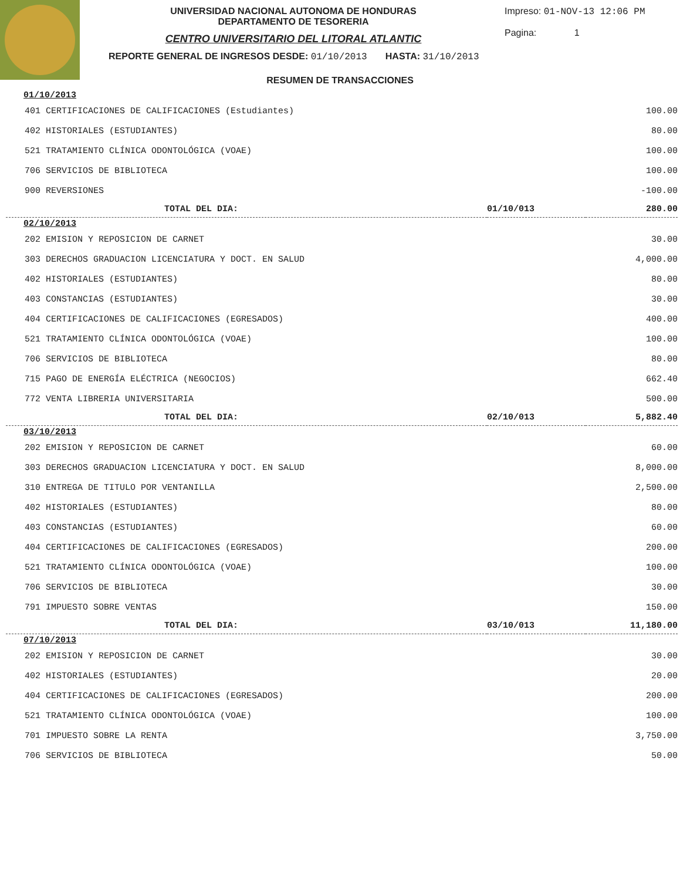UNIVERSIDAD NACIONAL AUTONOMA DE HONDURAS
DEPARTAMENTO DE TESORERIA
CENTRO UNIVERSITARIO DEL LITORAL ATLANTIC
Impreso: 01-NOV-13 12:06 PM
Pagina: 1
REPORTE GENERAL DE INGRESOS DESDE: 01/10/2013 HASTA: 31/10/2013
RESUMEN DE TRANSACCIONES
| 01/10/2013 | | |
| 401 CERTIFICACIONES DE CALIFICACIONES (Estudiantes) | | 100.00 |
| 402 HISTORIALES (ESTUDIANTES) | | 80.00 |
| 521 TRATAMIENTO CLÍNICA ODONTOLÓGICA (VOAE) | | 100.00 |
| 706 SERVICIOS DE BIBLIOTECA | | 100.00 |
| 900 REVERSIONES | | -100.00 |
| TOTAL DEL DIA: | 01/10/013 | 280.00 |
| 02/10/2013 | | |
| 202 EMISION Y REPOSICION DE CARNET | | 30.00 |
| 303 DERECHOS GRADUACION LICENCIATURA Y DOCT. EN SALUD | | 4,000.00 |
| 402 HISTORIALES (ESTUDIANTES) | | 80.00 |
| 403 CONSTANCIAS (ESTUDIANTES) | | 30.00 |
| 404 CERTIFICACIONES DE CALIFICACIONES (EGRESADOS) | | 400.00 |
| 521 TRATAMIENTO CLÍNICA ODONTOLÓGICA (VOAE) | | 100.00 |
| 706 SERVICIOS DE BIBLIOTECA | | 80.00 |
| 715 PAGO DE ENERGÍA ELÉCTRICA (NEGOCIOS) | | 662.40 |
| 772 VENTA LIBRERIA UNIVERSITARIA | | 500.00 |
| TOTAL DEL DIA: | 02/10/013 | 5,882.40 |
| 03/10/2013 | | |
| 202 EMISION Y REPOSICION DE CARNET | | 60.00 |
| 303 DERECHOS GRADUACION LICENCIATURA Y DOCT. EN SALUD | | 8,000.00 |
| 310 ENTREGA DE TITULO POR VENTANILLA | | 2,500.00 |
| 402 HISTORIALES (ESTUDIANTES) | | 80.00 |
| 403 CONSTANCIAS (ESTUDIANTES) | | 60.00 |
| 404 CERTIFICACIONES DE CALIFICACIONES (EGRESADOS) | | 200.00 |
| 521 TRATAMIENTO CLÍNICA ODONTOLÓGICA (VOAE) | | 100.00 |
| 706 SERVICIOS DE BIBLIOTECA | | 30.00 |
| 791 IMPUESTO SOBRE VENTAS | | 150.00 |
| TOTAL DEL DIA: | 03/10/013 | 11,180.00 |
| 07/10/2013 | | |
| 202 EMISION Y REPOSICION DE CARNET | | 30.00 |
| 402 HISTORIALES (ESTUDIANTES) | | 20.00 |
| 404 CERTIFICACIONES DE CALIFICACIONES (EGRESADOS) | | 200.00 |
| 521 TRATAMIENTO CLÍNICA ODONTOLÓGICA (VOAE) | | 100.00 |
| 701 IMPUESTO SOBRE LA RENTA | | 3,750.00 |
| 706 SERVICIOS DE BIBLIOTECA | | 50.00 |